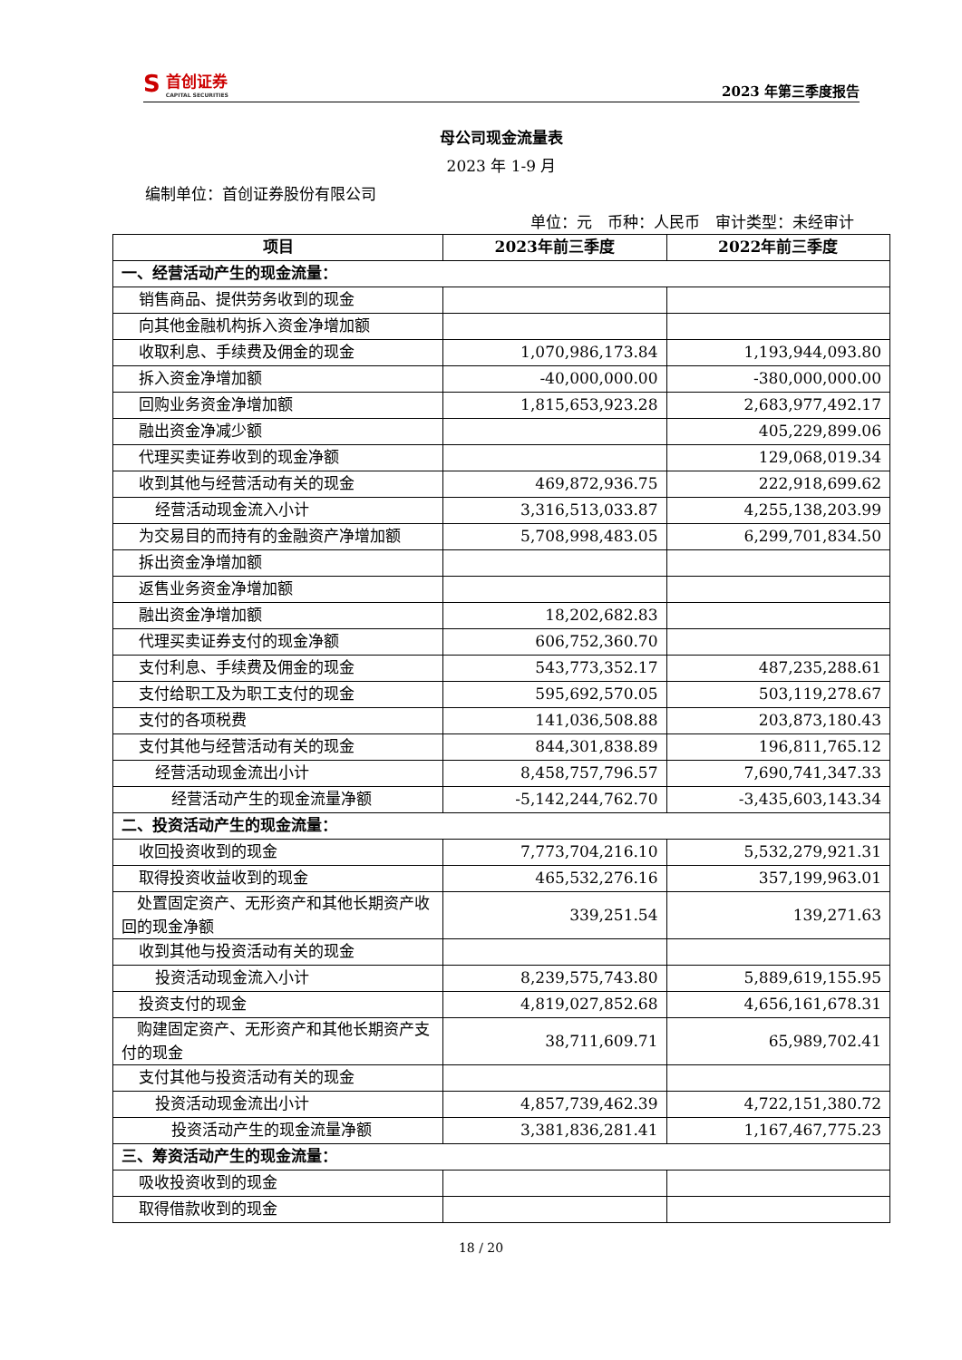S
首创证券
CAPITAL SECURITIES
2023 年第三季度报告
母公司现金流量表
2023 年 1-9 月
编制单位：首创证券股份有限公司
单位：元　币种：人民币　审计类型：未经审计
| 项目 | 2023年前三季度 | 2022年前三季度 |
| --- | --- | --- |
| 一、经营活动产生的现金流量： | | |
| 销售商品、提供劳务收到的现金 | | |
| 向其他金融机构拆入资金净增加额 | | |
| 收取利息、手续费及佣金的现金 | 1,070,986,173.84 | 1,193,944,093.80 |
| 拆入资金净增加额 | -40,000,000.00 | -380,000,000.00 |
| 回购业务资金净增加额 | 1,815,653,923.28 | 2,683,977,492.17 |
| 融出资金净减少额 | | 405,229,899.06 |
| 代理买卖证券收到的现金净额 | | 129,068,019.34 |
| 收到其他与经营活动有关的现金 | 469,872,936.75 | 222,918,699.62 |
| 经营活动现金流入小计 | 3,316,513,033.87 | 4,255,138,203.99 |
| 为交易目的而持有的金融资产净增加额 | 5,708,998,483.05 | 6,299,701,834.50 |
| 拆出资金净增加额 | | |
| 返售业务资金净增加额 | | |
| 融出资金净增加额 | 18,202,682.83 | |
| 代理买卖证券支付的现金净额 | 606,752,360.70 | |
| 支付利息、手续费及佣金的现金 | 543,773,352.17 | 487,235,288.61 |
| 支付给职工及为职工支付的现金 | 595,692,570.05 | 503,119,278.67 |
| 支付的各项税费 | 141,036,508.88 | 203,873,180.43 |
| 支付其他与经营活动有关的现金 | 844,301,838.89 | 196,811,765.12 |
| 经营活动现金流出小计 | 8,458,757,796.57 | 7,690,741,347.33 |
| 经营活动产生的现金流量净额 | -5,142,244,762.70 | -3,435,603,143.34 |
| 二、投资活动产生的现金流量： | | |
| 收回投资收到的现金 | 7,773,704,216.10 | 5,532,279,921.31 |
| 取得投资收益收到的现金 | 465,532,276.16 | 357,199,963.01 |
| 处置固定资产、无形资产和其他长期资产收回的现金净额 | 339,251.54 | 139,271.63 |
| 收到其他与投资活动有关的现金 | | |
| 投资活动现金流入小计 | 8,239,575,743.80 | 5,889,619,155.95 |
| 投资支付的现金 | 4,819,027,852.68 | 4,656,161,678.31 |
| 购建固定资产、无形资产和其他长期资产支付的现金 | 38,711,609.71 | 65,989,702.41 |
| 支付其他与投资活动有关的现金 | | |
| 投资活动现金流出小计 | 4,857,739,462.39 | 4,722,151,380.72 |
| 投资活动产生的现金流量净额 | 3,381,836,281.41 | 1,167,467,775.23 |
| 三、筹资活动产生的现金流量： | | |
| 吸收投资收到的现金 | | |
| 取得借款收到的现金 | | |
18 / 20